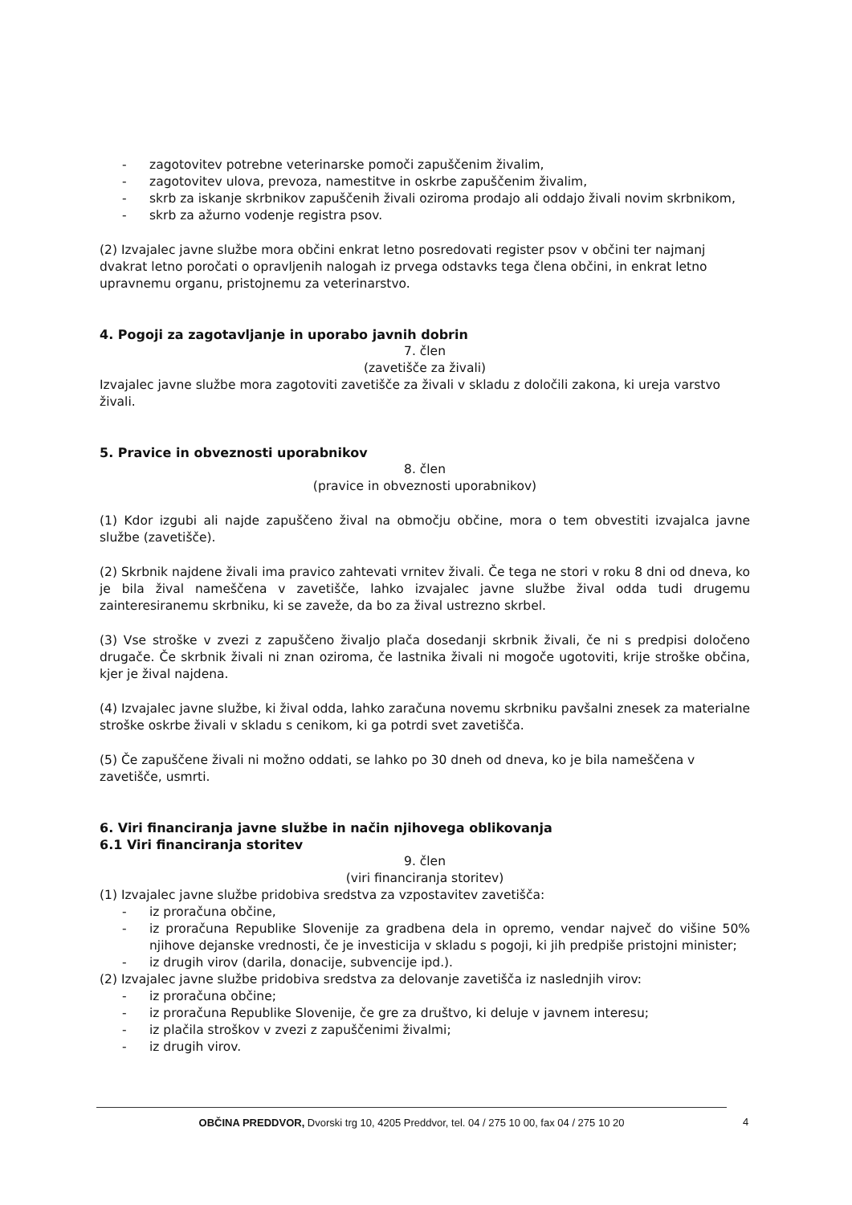- zagotovitev potrebne veterinarske pomoči zapuščenim živalim,
- zagotovitev ulova, prevoza, namestitve in oskrbe zapuščenim živalim,
- skrb za iskanje skrbnikov zapuščenih živali oziroma prodajo ali oddajo živali novim skrbnikom,
- skrb za ažurno vodenje registra psov.
(2) Izvajalec javne službe mora občini enkrat letno posredovati register psov v občini ter najmanj dvakrat letno poročati o opravljenih nalogah iz prvega odstavks tega člena občini, in enkrat letno upravnemu organu, pristojnemu za veterinarstvo.
4. Pogoji za zagotavljanje in uporabo javnih dobrin
7. člen
(zavetišče za živali)
Izvajalec javne službe mora zagotoviti zavetišče za živali v skladu z določili zakona, ki ureja varstvo živali.
5. Pravice in obveznosti uporabnikov
8. člen
(pravice in obveznosti uporabnikov)
(1) Kdor izgubi ali najde zapuščeno žival na območju občine, mora o tem obvestiti izvajalca javne službe (zavetišče).
(2) Skrbnik najdene živali ima pravico zahtevati vrnitev živali. Če tega ne stori v roku 8 dni od dneva, ko je bila žival nameščena v zavetišče, lahko izvajalec javne službe žival odda tudi drugemu zainteresiranemu skrbniku, ki se zaveže, da bo za žival ustrezno skrbel.
(3) Vse stroške v zvezi z zapuščeno živaljo plača dosedanji skrbnik živali, če ni s predpisi določeno drugače. Če skrbnik živali ni znan oziroma, če lastnika živali ni mogoče ugotoviti, krije stroške občina, kjer je žival najdena.
(4) Izvajalec javne službe, ki žival odda, lahko zaračuna novemu skrbniku pavšalni znesek za materialne stroške oskrbe živali v skladu s cenikom, ki ga potrdi svet zavetišča.
(5) Če zapuščene živali ni možno oddati, se lahko po 30 dneh od dneva, ko je bila nameščena v zavetišče, usmrti.
6. Viri financiranja javne službe in način njihovega oblikovanja
6.1 Viri financiranja storitev
9. člen
(viri financiranja storitev)
(1) Izvajalec javne službe pridobiva sredstva za vzpostavitev zavetišča:
- iz proračuna občine,
- iz proračuna Republike Slovenije za gradbena dela in opremo, vendar največ do višine 50% njihove dejanske vrednosti, če je investicija v skladu s pogoji, ki jih predpiše pristojni minister;
- iz drugih virov (darila, donacije, subvencije ipd.).
(2) Izvajalec javne službe pridobiva sredstva za delovanje zavetišča iz naslednjih virov:
- iz proračuna občine;
- iz proračuna Republike Slovenije, če gre za društvo, ki deluje v javnem interesu;
- iz plačila stroškov v zvezi z zapuščenimi živalmi;
- iz drugih virov.
OBČINA PREDDVOR, Dvorski trg 10, 4205 Preddvor, tel. 04 / 275 10 00, fax 04 / 275 10 20
4